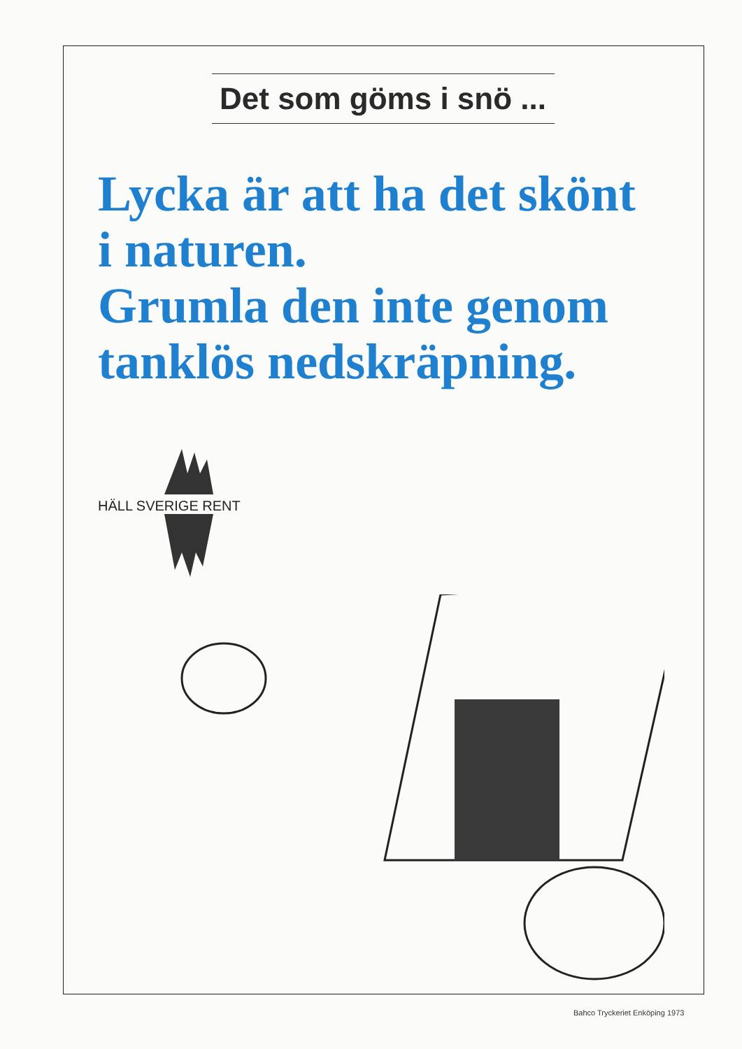Det som göms i snö ...
Lycka är att ha det skönt
i naturen.
Grumla den inte genom
tanklös nedskräpning.
HÄLL SVERIGE RENT
Bahco Tryckeriet Enköping 1973